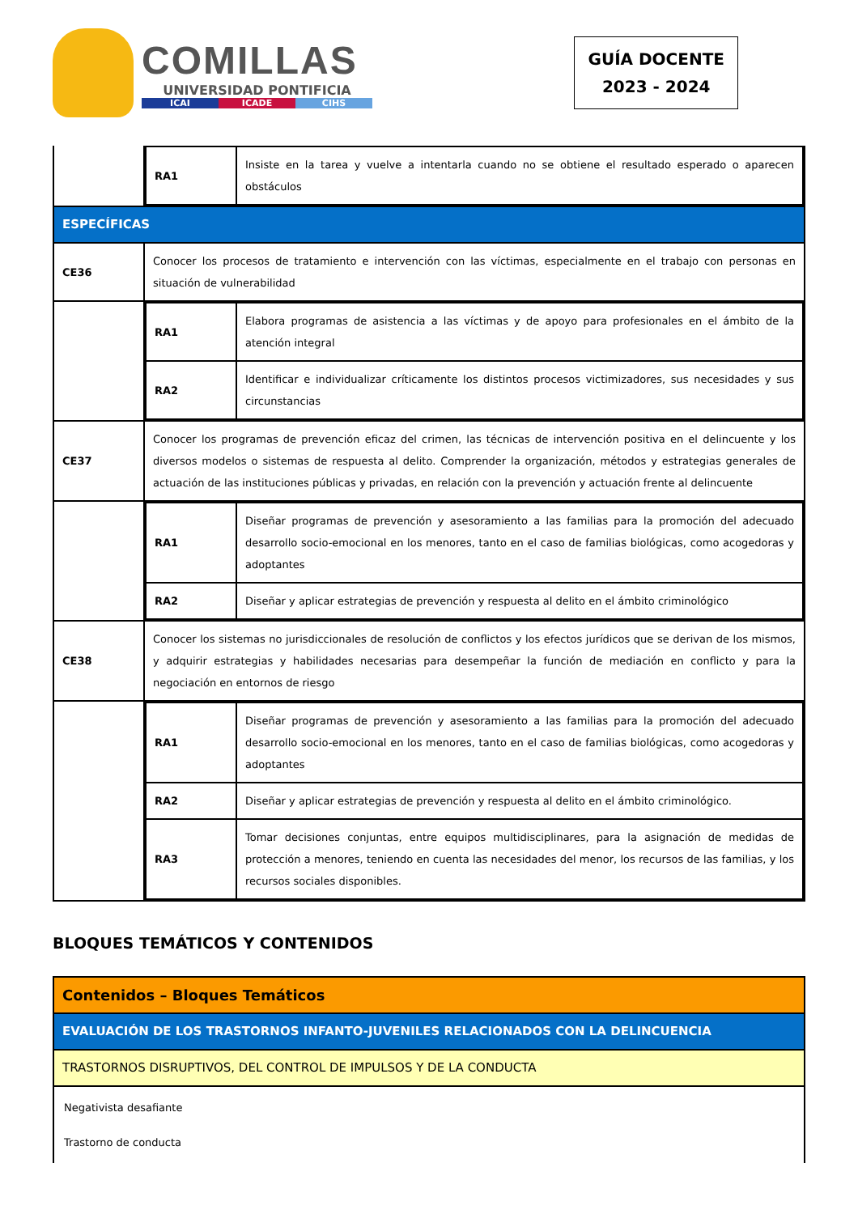COMILLAS
UNIVERSIDAD PONTIFICIA
ICAI ICADE CIHS
GUÍA DOCENTE
2023 - 2024
| | / RA1 / Insiste en la tarea y vuelve a intentarla cuando no se obtiene el resultado esperado o aparecen obstáculos / |
| ESPECÍFICAS | |
| CE36 | Conocer los procesos de tratamiento e intervención con las víctimas, especialmente en el trabajo con personas en situación de vulnerabilidad |
| | / RA1 / Elabora programas de asistencia a las víctimas y de apoyo para profesionales en el ámbito de la atención integral / / RA2 / Identificar e individualizar críticamente los distintos procesos victimizadores, sus necesidades y sus circunstancias / |
| CE37 | Conocer los programas de prevención eficaz del crimen, las técnicas de intervención positiva en el delincuente y los diversos modelos o sistemas de respuesta al delito. Comprender la organización, métodos y estrategias generales de actuación de las instituciones públicas y privadas, en relación con la prevención y actuación frente al delincuente |
| | / RA1 / Diseñar programas de prevención y asesoramiento a las familias para la promoción del adecuado desarrollo socio-emocional en los menores, tanto en el caso de familias biológicas, como acogedoras y adoptantes / / RA2 / Diseñar y aplicar estrategias de prevención y respuesta al delito en el ámbito criminológico / |
| CE38 | Conocer los sistemas no jurisdiccionales de resolución de conflictos y los efectos jurídicos que se derivan de los mismos, y adquirir estrategias y habilidades necesarias para desempeñar la función de mediación en conflicto y para la negociación en entornos de riesgo |
| | / RA1 / Diseñar programas de prevención y asesoramiento a las familias para la promoción del adecuado desarrollo socio-emocional en los menores, tanto en el caso de familias biológicas, como acogedoras y adoptantes / / RA2 / Diseñar y aplicar estrategias de prevención y respuesta al delito en el ámbito criminológico. / / RA3 / Tomar decisiones conjuntas, entre equipos multidisciplinares, para la asignación de medidas de protección a menores, teniendo en cuenta las necesidades del menor, los recursos de las familias, y los recursos sociales disponibles. / |
BLOQUES TEMÁTICOS Y CONTENIDOS
| Contenidos – Bloques Temáticos |
| EVALUACIÓN DE LOS TRASTORNOS INFANTO-JUVENILES RELACIONADOS CON LA DELINCUENCIA |
| TRASTORNOS DISRUPTIVOS, DEL CONTROL DE IMPULSOS Y DE LA CONDUCTA |
| Negativista desafiante Trastorno de conducta |